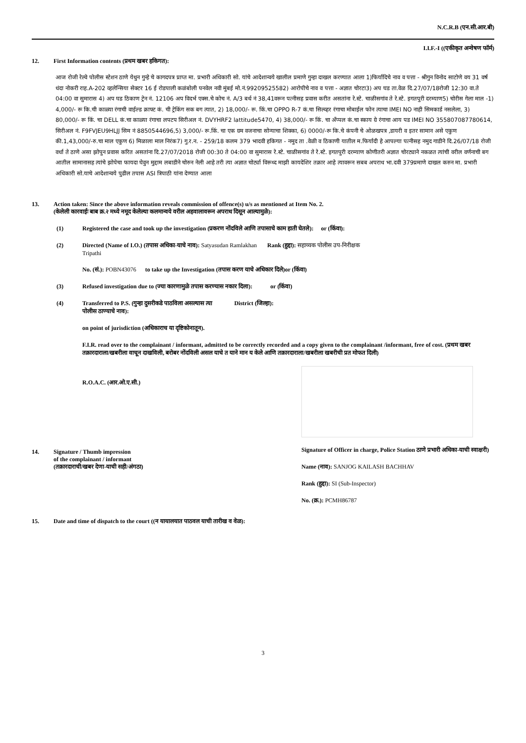N.C.R.B (एन.सी.आर.बी)
I.I.F.-I ((एकीकृत अन्वेषण फॉर्म)
12. First Information contents (प्रथम खबर हकिगत):
आज रोजी रेल्वे पोलीस स्टेशन ठाणे येथुन गुन्हे चे कागदपत्र प्राप्त मा. प्रभारी अधिकारी सो. यांचे आदेशान्वये खालील प्रमाणे गुन्हा दाखल करण्यात आला 1)फिर्यादिचे नाव व पत्ता - श्रीगुन विनोद साटोणे वय 31 वर्ष धंदा नोकरी राह.A-202 व्हलेन्सिया सेक्टर 16 ई रोडपाली कळंबोली पनवेल नवी मुंबई मो.नं.99209525582) आरोपीचे नाव व पत्ता - अज्ञात चोरटा3) अप घड ता.वेळ दि.27/07/18रोजी 12:30 वा.ते 04:00 वा सुमारास 4) अप घड ठिकाण ट्रेन नं. 12106 अप विदर्भ एक्स.चे कोच नं. A/3 बर्थ नं 38,41वरून पत्नीसह प्रवास करीत असतांना रे.स्टे. चाळीसगांव ते रे.स्टे. इगतपुरी दरम्याण5) चोरीस गेला माल -1) 4,000/- रू कि.ची काळ्या रंगाची वाईल्ड क्राफ्ट कं. ची ट्रेकिंग सक बग त्यात, 2) 18,000/- रू. किं.चा OPPO R-7 कं.चा सिल्व्हर रंगाचा मोबाईल फोन त्याचा IMEI NO नाही सिमकार्ड नसलेला, 3) 80,000/- रू किं. चा DELL कं.चा काळ्या रंगाचा लपटप सिरीअल नं. DVYHRF2 lattitude5470, 4) 38,000/- रू किं. चा अँप्पल कं.चा स्काय ग्रे रंगाचा आय पड IMEI NO 355807087780614, सिरीअल नं. F9FVJEU9HLJJ सिम नं 8850544696,5) 3,000/- रू.किं. चा एक ग्रम वजनाचा सोन्याचा शिक्का, 6) 0000/-रू कि.चे कंपनी चे ओळखपत्र ,डायरी व इतर सामान असे एकुण की.1,43,000/-रु.चा माल एकुण 6) मिळाला माल निरंक7) गु.र.न. - 259/18 कलम 379 भादवी हकिगत - नमुद ता .वेळी व ठिकाणी यातील म.फिर्यादी हे आपल्या पत्नीसह नमुद गाडीने दि.26/07/18 रोजी वर्धा ते ठाणे असा झोपुन प्रवास करित असतांना दि.27/07/2018 रोजी 00:30 ते 04:00 वा सुमारास रे.स्टे. चाळीसगांव ते रे.स्टे. इगतपुरी दरम्याण कोणीतरी अज्ञात चोरट्याने नकळत त्यांची वरील वर्णनाची बग आतील सामानासह त्यांचे झोपेचा फायदा घेवुन मुद्दाम लबाडीने चोरुन नेली आहे तरी त्या अज्ञात चोर्ट्या विरूध्द माझी कायदेशिर तक्रार आहे त्यावरून सबब अपराध भा.दवी 379प्रमाणे दाखल करुन मा. प्रभारी अधिकारी सो.याचे आदेशान्वये पुढील तपास ASI त्रिपाठी यांना देण्यात आला
13. Action taken: Since the above information reveals commission of offence(s) u/s as mentioned at Item No. 2.
(केलेली कारवाईः बाब क्र.२ मध्ये नमूद केलेल्या कलमान्वये वरील अहवालावरून अपराध दिसून आल्यामुळे):
(1) Registered the case and took up the investigation (प्रकरण नोंदविले आणि तपासाचे काम हाती घेतले): or (किंवा):
(2) Directed (Name of I.O.) (तपास अधिका-याचे नाव): Satyasudan Ramlakhan Rank (हुद्दा): सहाय्यक पोलीस उप-निरीक्षक
Tripathi
No. (सं.): POBN43076 to take up the Investigation (तपास करण याचे अधिकार दिले)or (किंवा)
(3) Refused investigation due to (ज्या कारणामुळे तपास करण्यास नकार दिला): or (किंवा)
(4) Transferred to P.S. (गुन्हा दुसरीकडे पाठविला असल्यास त्या
पोलीस ठाण्याचे नाव): District (जिल्हा):
on point of jurisdiction (अधिकाराच या दृष्टिकोनातून).
F.I.R. read over to the complainant / informant, admitted to be correctly recorded and a copy given to the complainant /informant, free of cost. (प्रथम खबर तक्रारदाराला/खबरीला वाचून दाखविली, बरोबर नोंदविली असल याचे त याने मान य केले आणि तक्रारदाराला/खबरीला खबरीची प्रत मोफत दिली)
R.O.A.C. (आर.ओ.ए.सी.)
14. Signature / Thumb impression
of the complainant / informant
(तक्रारदाराची/खबर देणा-याची सही/अंगठा)
Signature of Officer in charge, Police Station ठाणे प्रभारी अधिका-याची स्वाक्षरी)
Name (नाव): SANJOG KAILASH BACHHAV
Rank (हुद्दा): SI (Sub-Inspector)
No. (क्र.): PCMH86787
15. Date and time of dispatch to the court ((न यायालयात पाठवल याची तारीख व वेळ):
3